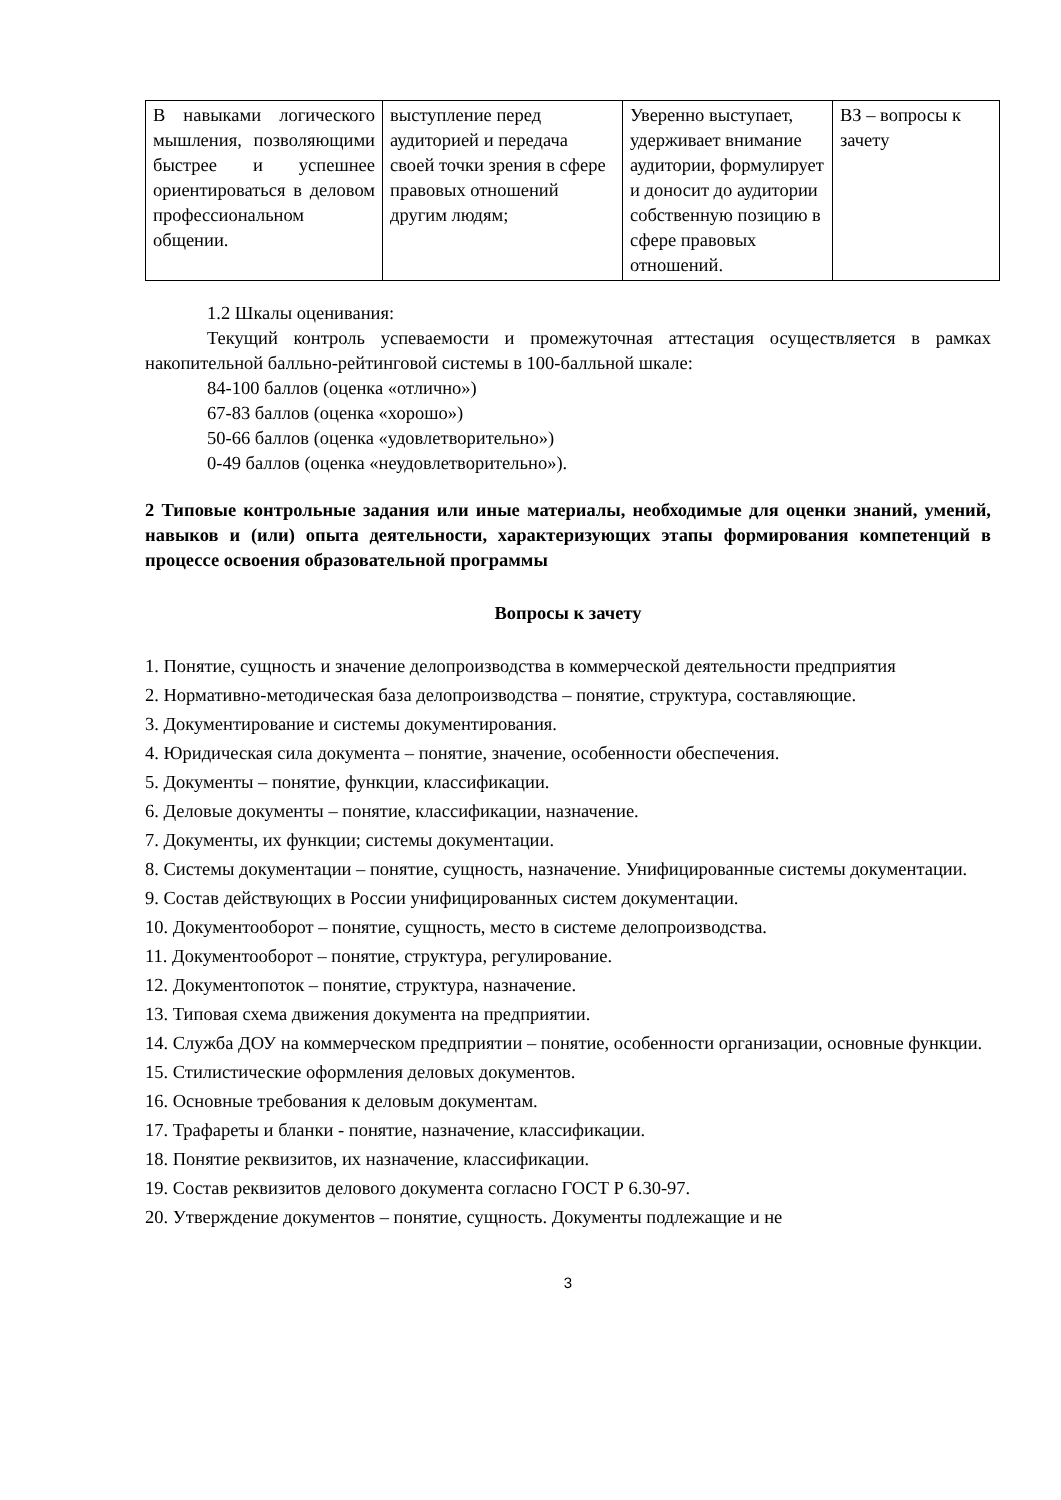| В навыками логического мышления, позволяющими быстрее и успешнее ориентироваться в деловом профессиональном общении. | выступление перед аудиторией и передача своей точки зрения в сфере правовых отношений другим людям; | Уверенно выступает, удерживает внимание аудитории, формулирует и доносит до аудитории собственную позицию в сфере правовых отношений. | ВЗ – вопросы к зачету |
1.2 Шкалы оценивания:
Текущий контроль успеваемости и промежуточная аттестация осуществляется в рамках накопительной балльно-рейтинговой системы в 100-балльной шкале:
84-100 баллов (оценка «отлично»)
67-83 баллов (оценка «хорошо»)
50-66 баллов (оценка «удовлетворительно»)
0-49 баллов (оценка «неудовлетворительно»).
2 Типовые контрольные задания или иные материалы, необходимые для оценки знаний, умений, навыков и (или) опыта деятельности, характеризующих этапы формирования компетенций в процессе освоения образовательной программы
Вопросы к зачету
1. Понятие, сущность и значение делопроизводства в коммерческой деятельности предприятия
2. Нормативно-методическая база делопроизводства – понятие, структура, составляющие.
3. Документирование и системы документирования.
4. Юридическая сила документа – понятие, значение, особенности обеспечения.
5. Документы – понятие, функции, классификации.
6. Деловые документы – понятие, классификации, назначение.
7. Документы, их функции; системы документации.
8. Системы документации – понятие, сущность, назначение. Унифицированные системы документации.
9. Состав действующих в России унифицированных систем документации.
10. Документооборот – понятие, сущность, место в системе делопроизводства.
11. Документооборот – понятие, структура, регулирование.
12. Документопоток – понятие, структура, назначение.
13. Типовая схема движения документа на предприятии.
14. Служба ДОУ на коммерческом предприятии – понятие, особенности организации, основные функции.
15. Стилистические оформления деловых документов.
16. Основные требования к деловым документам.
17. Трафареты и бланки - понятие, назначение, классификации.
18. Понятие реквизитов, их назначение, классификации.
19. Состав реквизитов делового документа согласно ГОСТ Р 6.30-97.
20. Утверждение документов – понятие, сущность. Документы подлежащие и не
3